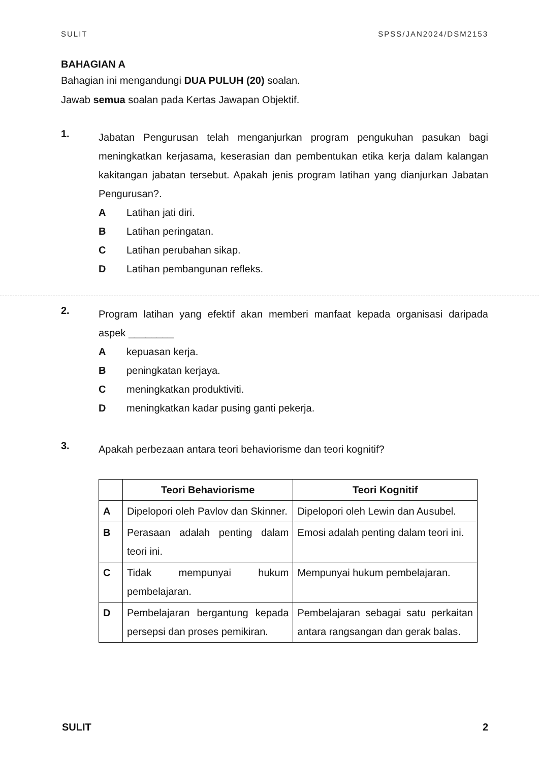SULIT SPSS/JAN2024/DSM2153
BAHAGIAN A
Bahagian ini mengandungi DUA PULUH (20) soalan.
Jawab semua soalan pada Kertas Jawapan Objektif.
1.
Jabatan Pengurusan telah menganjurkan program pengukuhan pasukan bagi meningkatkan kerjasama, keserasian dan pembentukan etika kerja dalam kalangan kakitangan jabatan tersebut. Apakah jenis program latihan yang dianjurkan Jabatan Pengurusan?.
A Latihan jati diri.
B Latihan peringatan.
C Latihan perubahan sikap.
D Latihan pembangunan refleks.
2.
Program latihan yang efektif akan memberi manfaat kepada organisasi daripada aspek ________
Akepuasan kerja.
Bpeningkatan kerjaya.
Cmeningkatkan produktiviti.
Dmeningkatkan kadar pusing ganti pekerja.
3.
Apakah perbezaan antara teori behaviorisme dan teori kognitif?
| | Teori Behaviorisme | Teori Kognitif |
| --- | --- | --- |
| A | Dipelopori oleh Pavlov dan Skinner. | Dipelopori oleh Lewin dan Ausubel. |
| B | Perasaan adalah penting dalam teori ini. | Emosi adalah penting dalam teori ini. |
| C | Tidak mempunyai hukum pembelajaran. | Mempunyai hukum pembelajaran. |
| D | Pembelajaran bergantung kepada persepsi dan proses pemikiran. | Pembelajaran sebagai satu perkaitan antara rangsangan dan gerak balas. |
SULIT 2